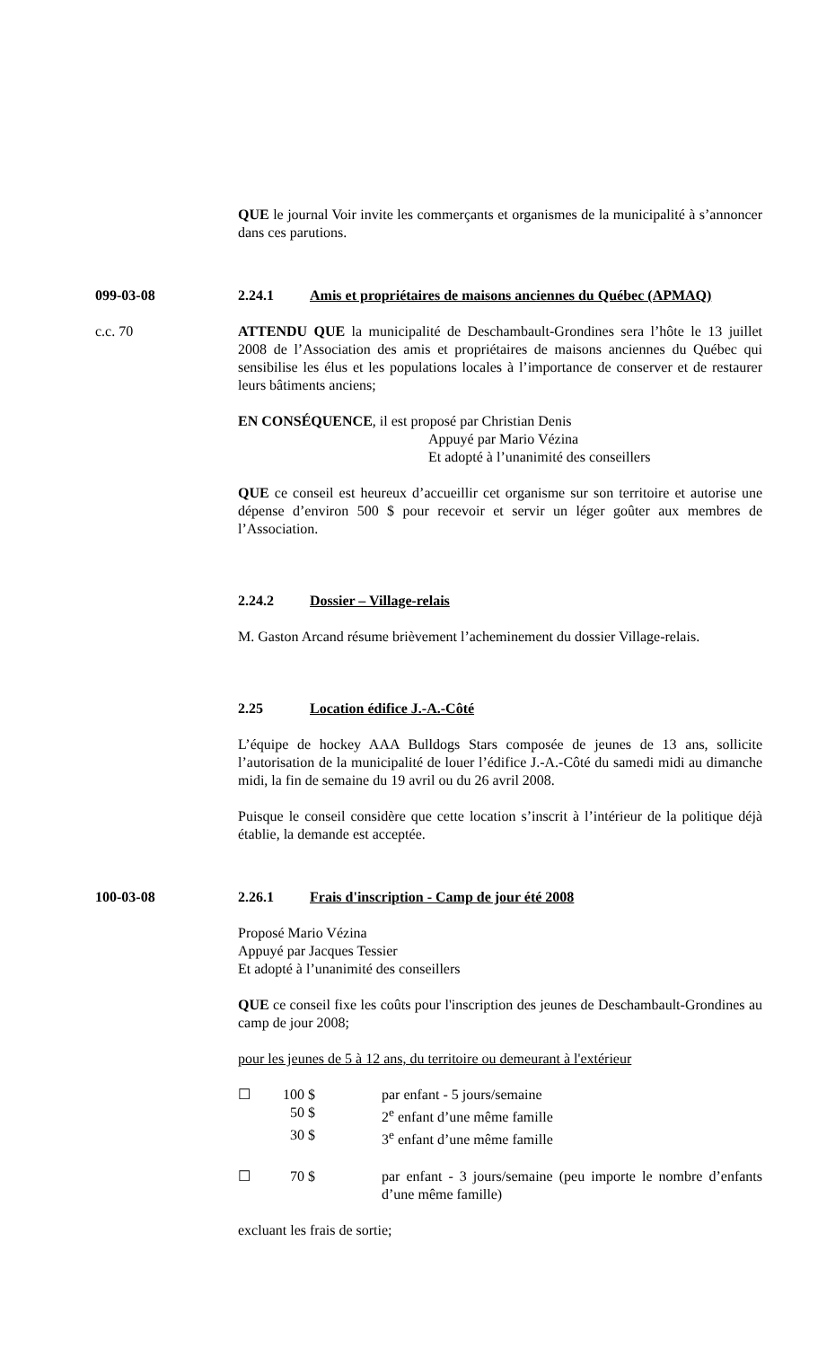QUE le journal Voir invite les commerçants et organismes de la municipalité à s’annoncer dans ces parutions.
099-03-08 2.24.1 Amis et propriétaires de maisons anciennes du Québec (APMAQ)
c.c. 70 ATTENDU QUE la municipalité de Deschambault-Grondines sera l’hôte le 13 juillet 2008 de l’Association des amis et propriétaires de maisons anciennes du Québec qui sensibilise les élus et les populations locales à l’importance de conserver et de restaurer leurs bâtiments anciens;
EN CONSÉQUENCE, il est proposé par Christian Denis
Appuyé par Mario Vézina
Et adopté à l’unanimité des conseillers
QUE ce conseil est heureux d’accueillir cet organisme sur son territoire et autorise une dépense d’environ 500 $ pour recevoir et servir un léger goûter aux membres de l’Association.
2.24.2 Dossier – Village-relais
M. Gaston Arcand résume brièvement l’acheminement du dossier Village-relais.
2.25 Location édifice J.-A.-Côté
L’équipe de hockey AAA Bulldogs Stars composée de jeunes de 13 ans, sollicite l’autorisation de la municipalité de louer l’édifice J.-A.-Côté du samedi midi au dimanche midi, la fin de semaine du 19 avril ou du 26 avril 2008.
Puisque le conseil considère que cette location s’inscrit à l’intérieur de la politique déjà établie, la demande est acceptée.
100-03-08 2.26.1 Frais d'inscription - Camp de jour été 2008
Proposé Mario Vézina
Appuyé par Jacques Tessier
Et adopté à l’unanimité des conseillers
QUE ce conseil fixe les coûts pour l'inscription des jeunes de Deschambault-Grondines au camp de jour 2008;
pour les jeunes de 5 à 12 ans, du territoire ou demeurant à l'extérieur
☐ 100 $ par enfant - 5 jours/semaine
50 $ 2<sup>e</sup> enfant d’une même famille
30 $ 3<sup>e</sup> enfant d’une même famille
☐ 70 $ par enfant - 3 jours/semaine (peu importe le nombre d’enfants d’une même famille)
excluant les frais de sortie;